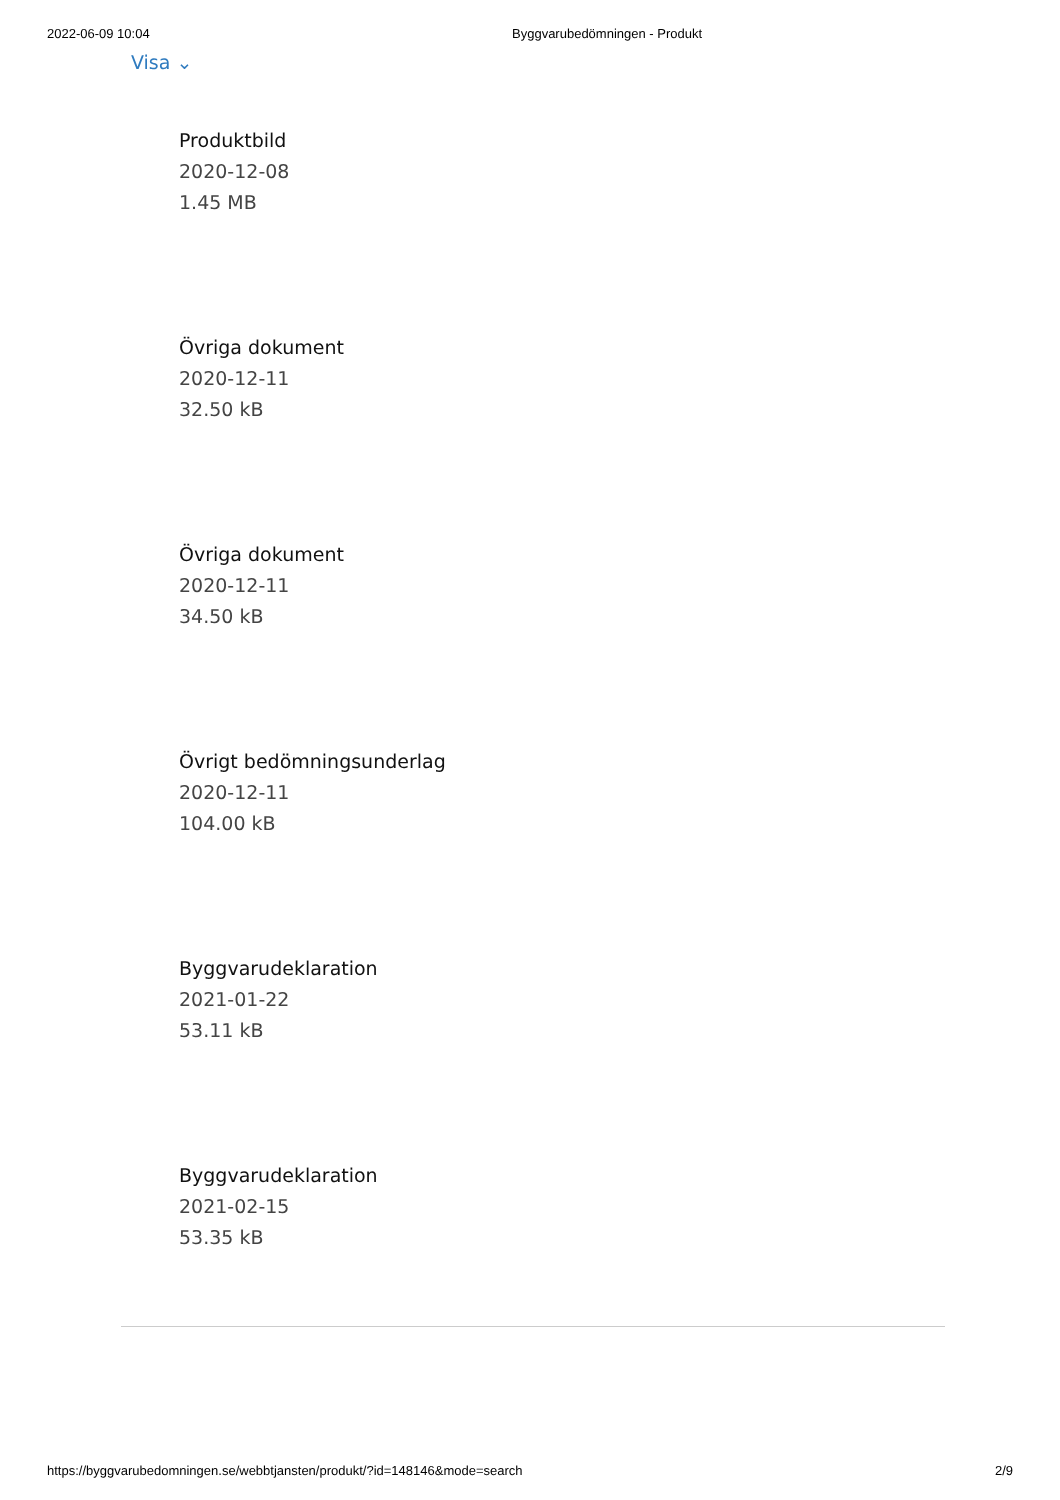2022-06-09 10:04 Byggvarubedömningen - Produkt
Visa ⌄
Produktbild
2020-12-08
1.45 MB
Övriga dokument
2020-12-11
32.50 kB
Övriga dokument
2020-12-11
34.50 kB
Övrigt bedömningsunderlag
2020-12-11
104.00 kB
Byggvarudeklaration
2021-01-22
53.11 kB
Byggvarudeklaration
2021-02-15
53.35 kB
https://byggvarubedomningen.se/webbtjansten/produkt/?id=148146&mode=search 2/9